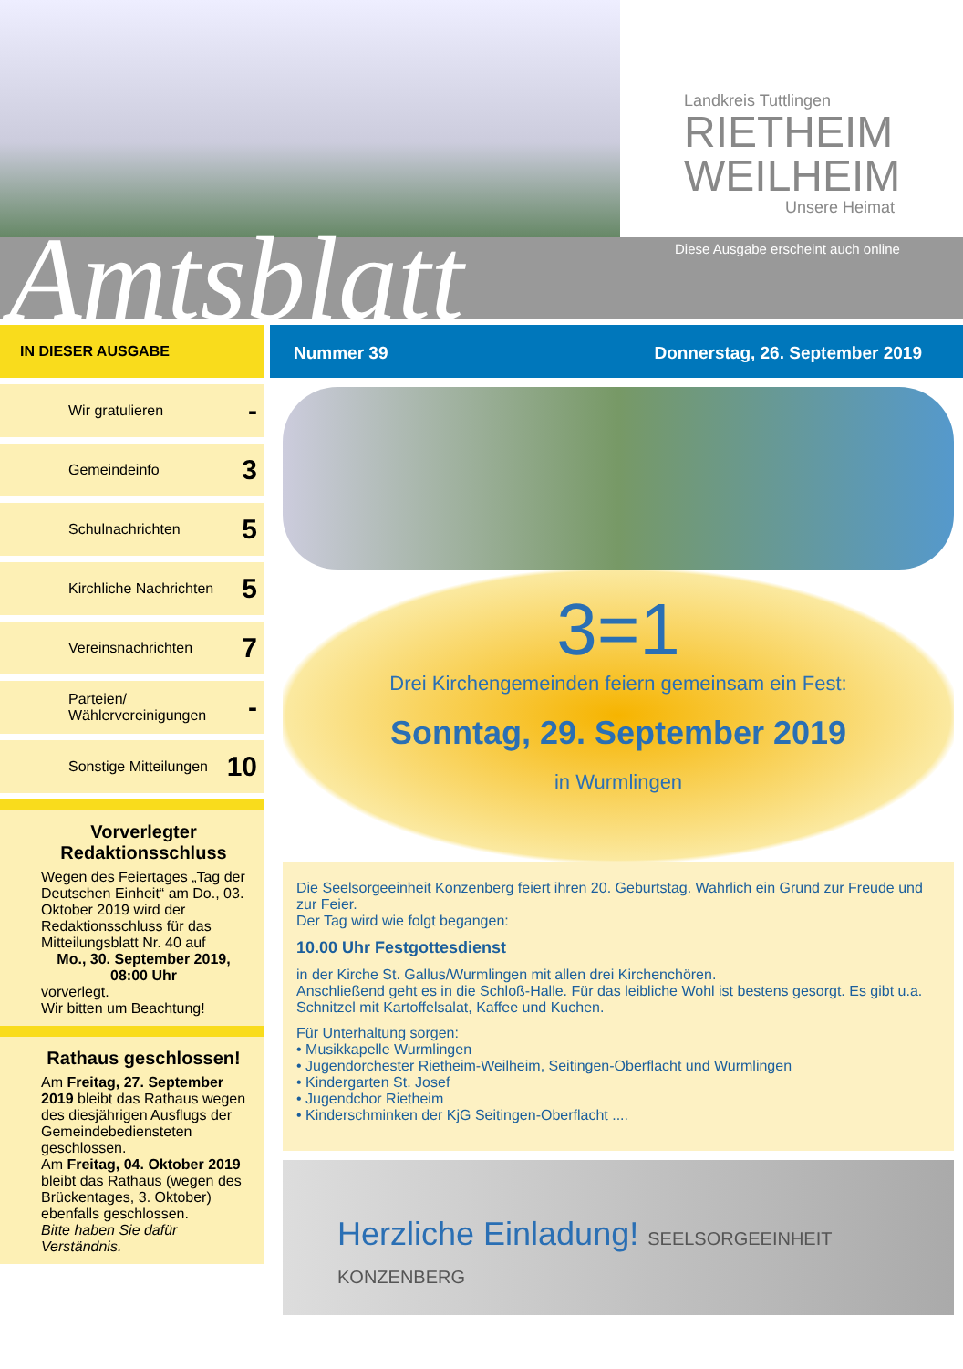Landkreis Tuttlingen
RIETHEIM
WEILHEIM
Unsere Heimat
Amtsblatt
Diese Ausgabe erscheint auch online
IN DIESER AUSGABE
Nummer 39 Donnerstag, 26. September 2019
Wir gratulieren -
Gemeindeinfo 3
Schulnachrichten 5
Kirchliche Nachrichten 5
Vereinsnachrichten 7
Parteien/
Wählervereinigungen -
Sonstige Mitteilungen 10
Vorverlegter Redaktionsschluss
Wegen des Feiertages „Tag der Deutschen Einheit“ am Do., 03. Oktober 2019 wird der Redaktionsschluss für das Mitteilungsblatt Nr. 40 auf
Mo., 30. September 2019, 08:00 Uhr
vorverlegt.
Wir bitten um Beachtung!
Rathaus geschlossen!
Am Freitag, 27. September 2019 bleibt das Rathaus wegen des diesjährigen Ausflugs der Gemeindebediensteten geschlossen.
Am Freitag, 04. Oktober 2019 bleibt das Rathaus (wegen des Brückentages, 3. Oktober) ebenfalls geschlossen.
Bitte haben Sie dafür Verständnis.
3=1
Drei Kirchengemeinden feiern gemeinsam ein Fest:
Sonntag, 29. September 2019
in Wurmlingen
Die Seelsorgeeinheit Konzenberg feiert ihren 20. Geburtstag. Wahrlich ein Grund zur Freude und zur Feier.
Der Tag wird wie folgt begangen:
10.00 Uhr Festgottesdienst
in der Kirche St. Gallus/Wurmlingen mit allen drei Kirchenchören.
Anschließend geht es in die Schloß-Halle. Für das leibliche Wohl ist bestens gesorgt. Es gibt u.a. Schnitzel mit Kartoffelsalat, Kaffee und Kuchen.
Für Unterhaltung sorgen:
• Musikkapelle Wurmlingen
• Jugendorchester Rietheim-Weilheim, Seitingen-Oberflacht und Wurmlingen
• Kindergarten St. Josef
• Jugendchor Rietheim
• Kinderschminken der KjG Seitingen-Oberflacht ....
Herzliche Einladung! SEELSORGEEINHEIT KONZENBERG